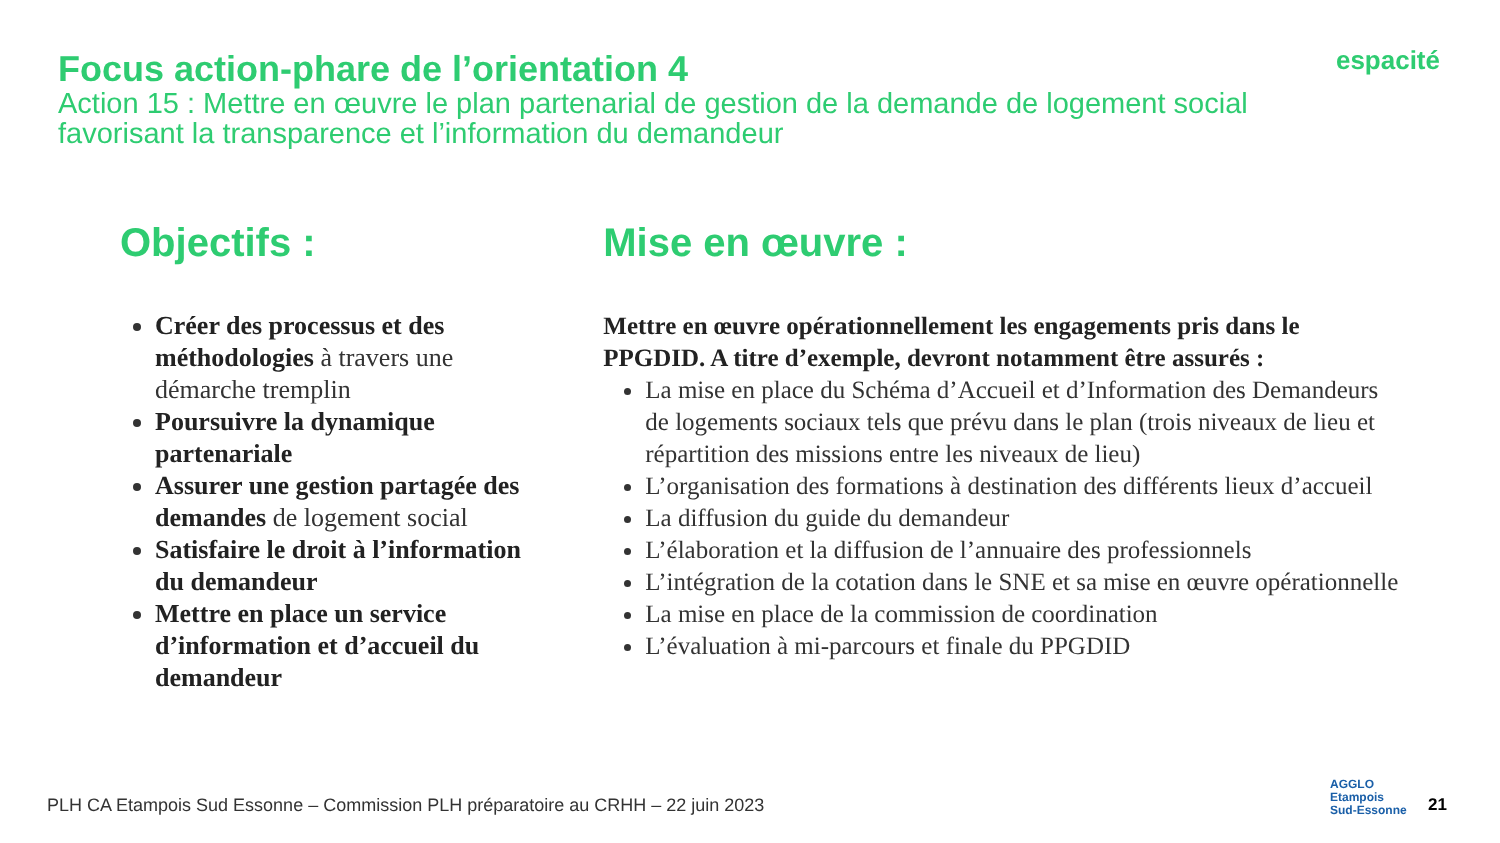Focus action-phare de l’orientation 4
Action 15 : Mettre en œuvre le plan partenarial de gestion de la demande de logement social favorisant la transparence et l’information du demandeur
espacité
Objectifs :
Créer des processus et des méthodologies à travers une démarche tremplin
Poursuivre la dynamique partenariale
Assurer une gestion partagée des demandes de logement social
Satisfaire le droit à l’information du demandeur
Mettre en place un service d’information et d’accueil du demandeur
Mise en œuvre :
Mettre en œuvre opérationnellement les engagements pris dans le PPGDID. A titre d’exemple, devront notamment être assurés :
La mise en place du Schéma d’Accueil et d’Information des Demandeurs de logements sociaux tels que prévu dans le plan (trois niveaux de lieu et répartition des missions entre les niveaux de lieu)
L’organisation des formations à destination des différents lieux d’accueil
La diffusion du guide du demandeur
L’élaboration et la diffusion de l’annuaire des professionnels
L’intégration de la cotation dans le SNE et sa mise en œuvre opérationnelle
La mise en place de la commission de coordination
L’évaluation à mi-parcours et finale du PPGDID
PLH CA Etampois Sud Essonne – Commission PLH préparatoire au CRHH – 22 juin 2023
AGGLO
Etampois
Sud-Essonne
21